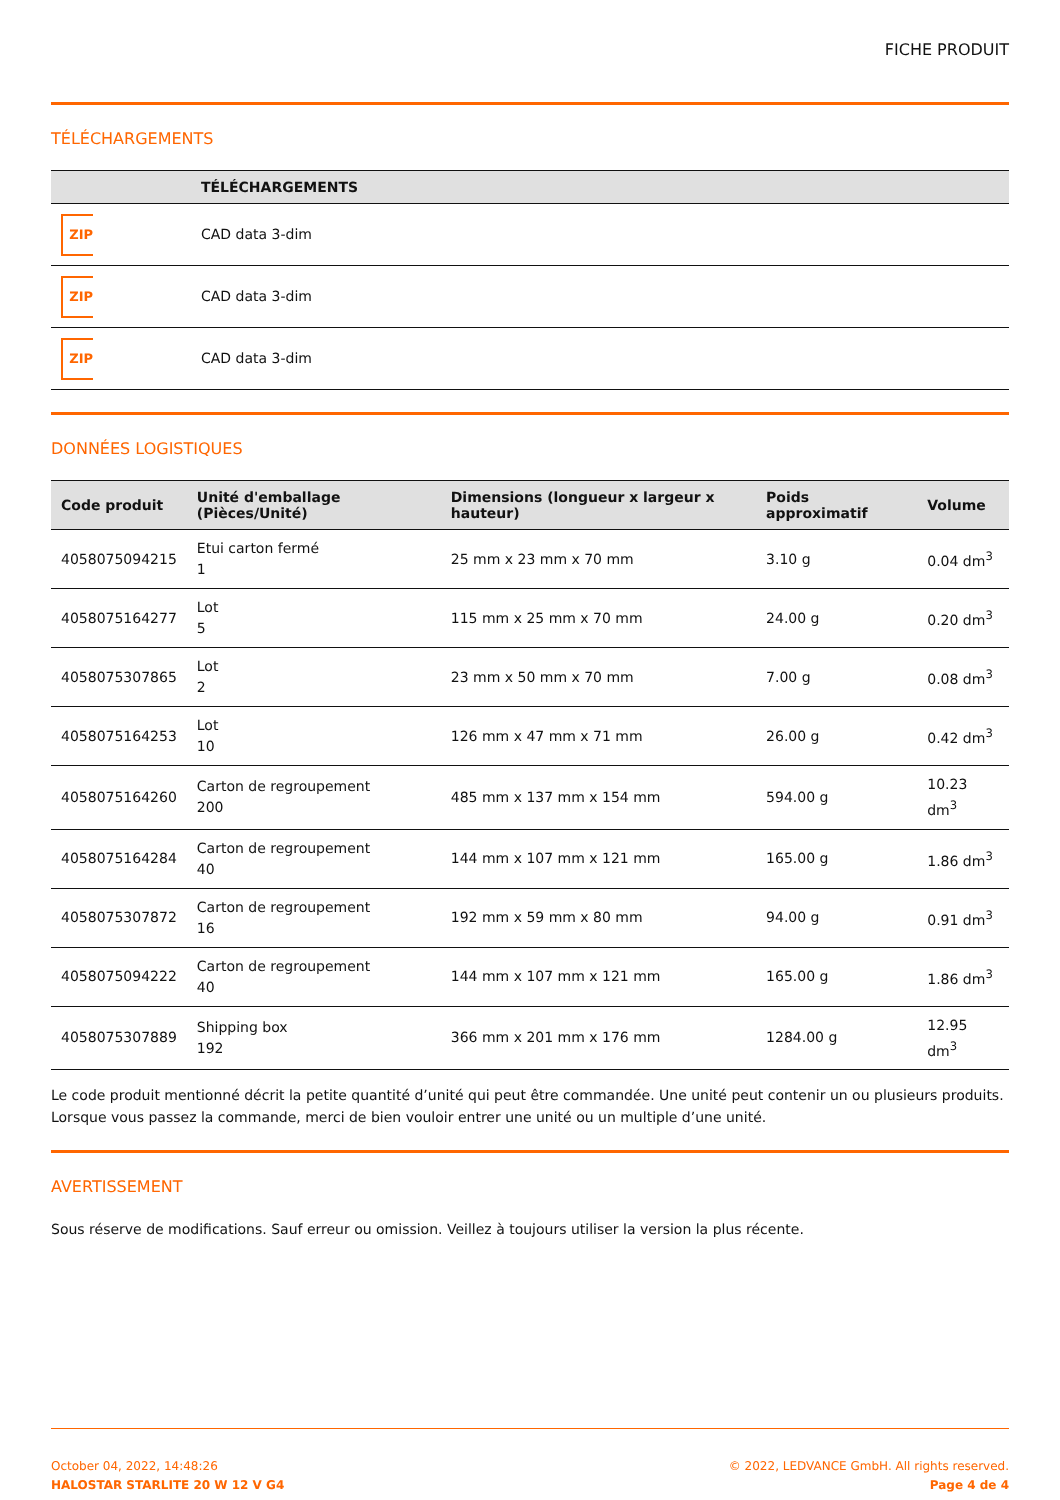FICHE PRODUIT
TÉLÉCHARGEMENTS
| | TÉLÉCHARGEMENTS |
| --- | --- |
| ZIP | CAD data 3-dim |
| ZIP | CAD data 3-dim |
| ZIP | CAD data 3-dim |
DONNÉES LOGISTIQUES
| Code produit | Unité d'emballage (Pièces/Unité) | Dimensions (longueur x largeur x hauteur) | Poids approximatif | Volume |
| --- | --- | --- | --- | --- |
| 4058075094215 | Etui carton fermé 1 | 25 mm x 23 mm x 70 mm | 3.10 g | 0.04 dm<sup>3</sup> |
| 4058075164277 | Lot 5 | 115 mm x 25 mm x 70 mm | 24.00 g | 0.20 dm<sup>3</sup> |
| 4058075307865 | Lot 2 | 23 mm x 50 mm x 70 mm | 7.00 g | 0.08 dm<sup>3</sup> |
| 4058075164253 | Lot 10 | 126 mm x 47 mm x 71 mm | 26.00 g | 0.42 dm<sup>3</sup> |
| 4058075164260 | Carton de regroupement 200 | 485 mm x 137 mm x 154 mm | 594.00 g | 10.23 dm<sup>3</sup> |
| 4058075164284 | Carton de regroupement 40 | 144 mm x 107 mm x 121 mm | 165.00 g | 1.86 dm<sup>3</sup> |
| 4058075307872 | Carton de regroupement 16 | 192 mm x 59 mm x 80 mm | 94.00 g | 0.91 dm<sup>3</sup> |
| 4058075094222 | Carton de regroupement 40 | 144 mm x 107 mm x 121 mm | 165.00 g | 1.86 dm<sup>3</sup> |
| 4058075307889 | Shipping box 192 | 366 mm x 201 mm x 176 mm | 1284.00 g | 12.95 dm<sup>3</sup> |
Le code produit mentionné décrit la petite quantité d’unité qui peut être commandée. Une unité peut contenir un ou plusieurs produits. Lorsque vous passez la commande, merci de bien vouloir entrer une unité ou un multiple d’une unité.
AVERTISSEMENT
Sous réserve de modifications. Sauf erreur ou omission. Veillez à toujours utiliser la version la plus récente.
October 04, 2022, 14:48:26
HALOSTAR STARLITE 20 W 12 V G4
© 2022, LEDVANCE GmbH. All rights reserved.
Page 4 de 4